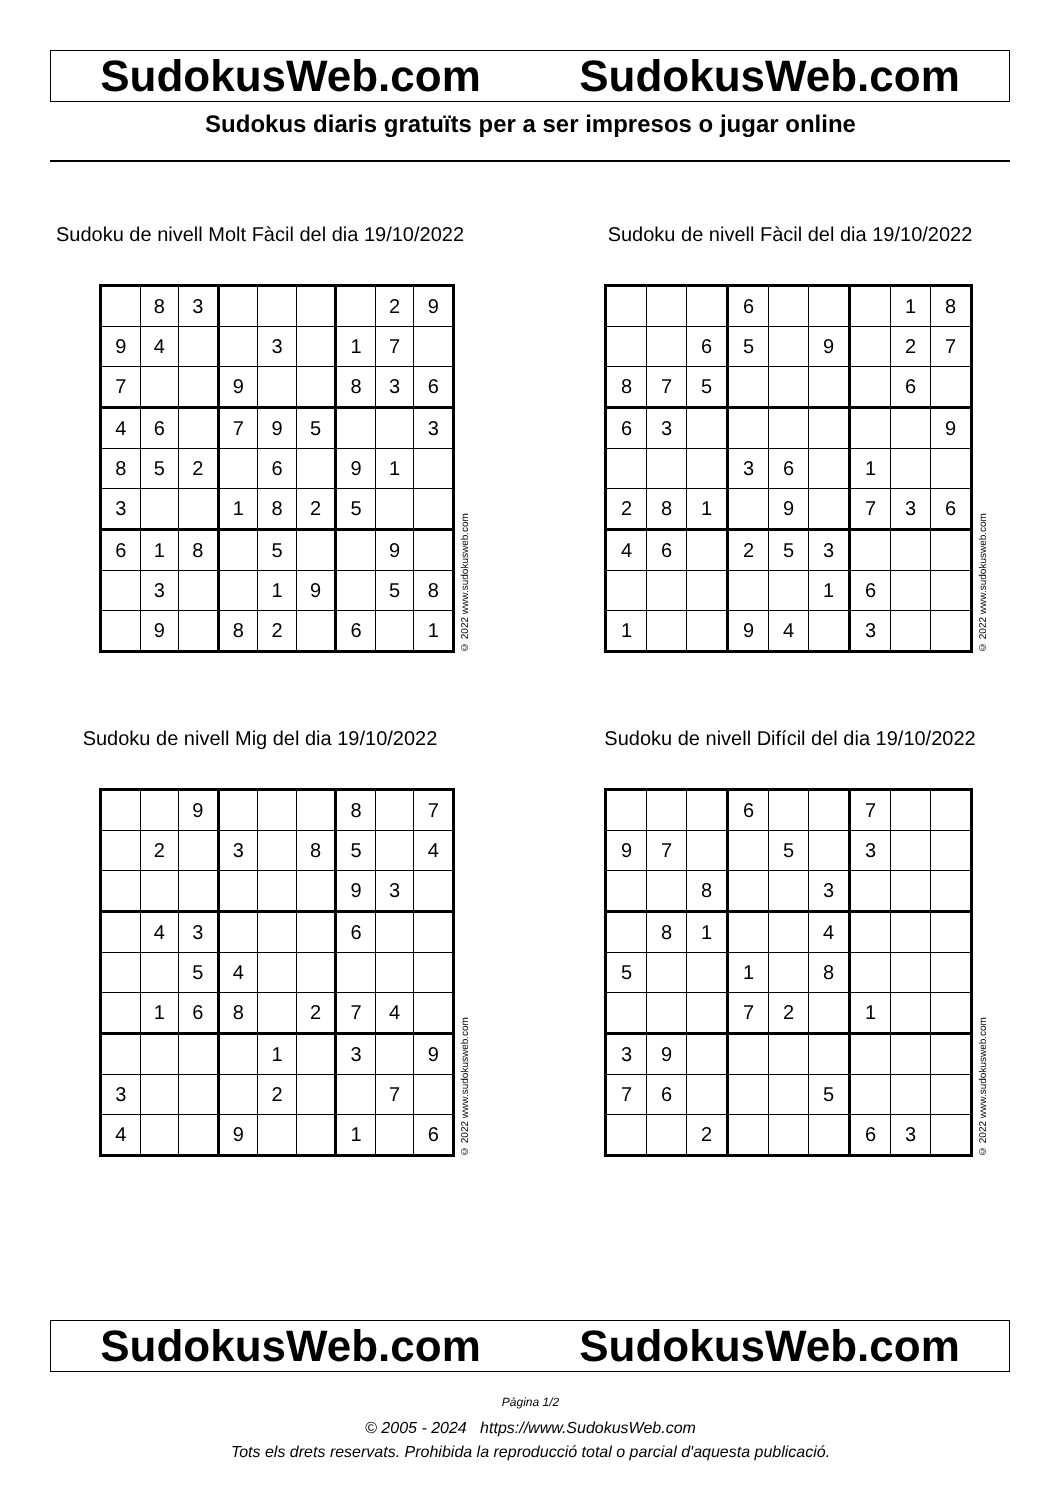SudokusWeb.com SudokusWeb.com
Sudokus diaris gratuïts per a ser impresos o jugar online
Sudoku de nivell Molt Fàcil del dia 19/10/2022
| | 8 | 3 | | | | | 2 | 9 |
| 9 | 4 | | | 3 | | 1 | 7 | |
| 7 | | | 9 | | | 8 | 3 | 6 |
| 4 | 6 | | 7 | 9 | 5 | | | 3 |
| 8 | 5 | 2 | | 6 | | 9 | 1 | |
| 3 | | | 1 | 8 | 2 | 5 | | |
| 6 | 1 | 8 | | 5 | | | 9 | |
| | 3 | | | 1 | 9 | | 5 | 8 |
| | 9 | | 8 | 2 | | 6 | | 1 |
© 2022 www.sudokusweb.com
Sudoku de nivell Fàcil del dia 19/10/2022
| | | | 6 | | | | 1 | 8 |
| | | 6 | 5 | | 9 | | 2 | 7 |
| 8 | 7 | 5 | | | | | 6 | |
| 6 | 3 | | | | | | | 9 |
| | | | 3 | 6 | | 1 | | |
| 2 | 8 | 1 | | 9 | | 7 | 3 | 6 |
| 4 | 6 | | 2 | 5 | 3 | | | |
| | | | | | 1 | 6 | | |
| 1 | | | 9 | 4 | | 3 | | |
© 2022 www.sudokusweb.com
Sudoku de nivell Mig del dia 19/10/2022
| | | 9 | | | | 8 | | 7 |
| | 2 | | 3 | | 8 | 5 | | 4 |
| | | | | | | 9 | 3 | |
| | 4 | 3 | | | | 6 | | |
| | | 5 | 4 | | | | | |
| | 1 | 6 | 8 | | 2 | 7 | 4 | |
| | | | | 1 | | 3 | | 9 |
| 3 | | | | 2 | | | 7 | |
| 4 | | | 9 | | | 1 | | 6 |
© 2022 www.sudokusweb.com
Sudoku de nivell Difícil del dia 19/10/2022
| | | | 6 | | | 7 | | |
| 9 | 7 | | | 5 | | 3 | | |
| | | 8 | | | 3 | | | |
| | 8 | 1 | | | 4 | | | |
| 5 | | | 1 | | 8 | | | |
| | | | 7 | 2 | | 1 | | |
| 3 | 9 | | | | | | | |
| 7 | 6 | | | | 5 | | | |
| | | 2 | | | | 6 | 3 | |
© 2022 www.sudokusweb.com
SudokusWeb.com SudokusWeb.com
Pàgina 1/2
© 2005 - 2024 https://www.SudokusWeb.com
Tots els drets reservats. Prohibida la reproducció total o parcial d'aquesta publicació.